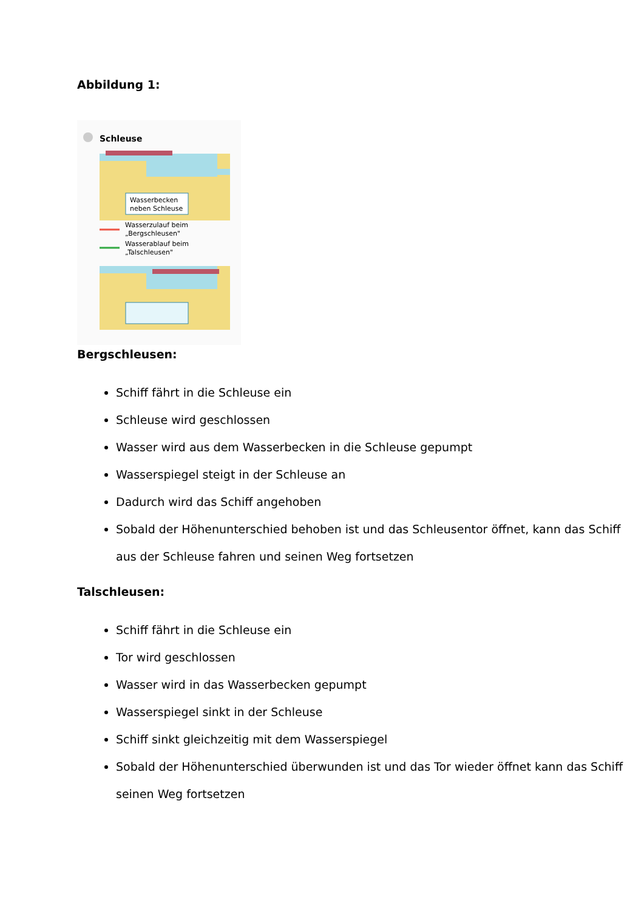Abbildung 1:
Schleuse
Wasserbecken
neben Schleuse
Wasserzulauf beim
„Bergschleusen"
Wasserablauf beim
„Talschleusen"
Bergschleusen:
Schiff fährt in die Schleuse ein
Schleuse wird geschlossen
Wasser wird aus dem Wasserbecken in die Schleuse gepumpt
Wasserspiegel steigt in der Schleuse an
Dadurch wird das Schiff angehoben
Sobald der Höhenunterschied behoben ist und das Schleusentor öffnet, kann das Schiff aus der Schleuse fahren und seinen Weg fortsetzen
Talschleusen:
Schiff fährt in die Schleuse ein
Tor wird geschlossen
Wasser wird in das Wasserbecken gepumpt
Wasserspiegel sinkt in der Schleuse
Schiff sinkt gleichzeitig mit dem Wasserspiegel
Sobald der Höhenunterschied überwunden ist und das Tor wieder öffnet kann das Schiff seinen Weg fortsetzen